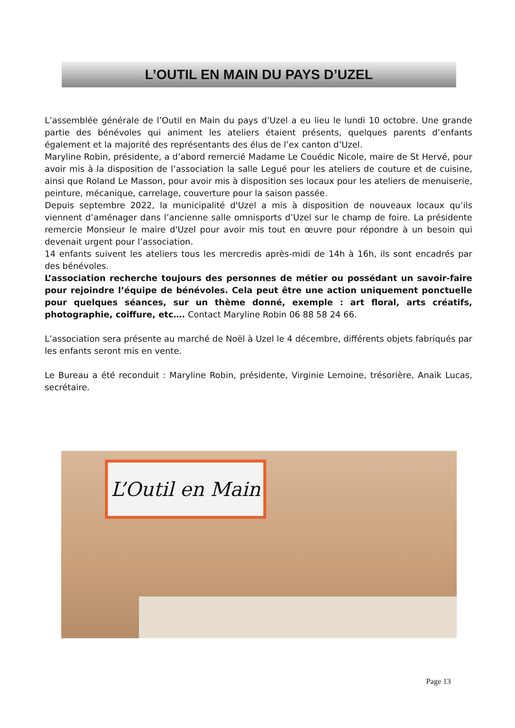L’OUTIL EN MAIN DU PAYS D’UZEL
L’assemblée générale de l’Outil en Main du pays d’Uzel a eu lieu le lundi 10 octobre. Une grande partie des bénévoles qui animent les ateliers étaient présents, quelques parents d’enfants également et la majorité des représentants des élus de l’ex canton d’Uzel.
Maryline Robin, présidente, a d’abord remercié Madame Le Couédic Nicole, maire de St Hervé, pour avoir mis à la disposition de l’association la salle Legué pour les ateliers de couture et de cuisine, ainsi que Roland Le Masson, pour avoir mis à disposition ses locaux pour les ateliers de menuiserie, peinture, mécanique, carrelage, couverture pour la saison passée.
Depuis septembre 2022, la municipalité d'Uzel a mis à disposition de nouveaux locaux qu’ils viennent d’aménager dans l’ancienne salle omnisports d’Uzel sur le champ de foire. La présidente remercie Monsieur le maire d'Uzel pour avoir mis tout en œuvre pour répondre à un besoin qui devenait urgent pour l’association.
14 enfants suivent les ateliers tous les mercredis après-midi de 14h à 16h, ils sont encadrés par des bénévoles.
L’association recherche toujours des personnes de métier ou possédant un savoir-faire pour rejoindre l’équipe de bénévoles. Cela peut être une action uniquement ponctuelle pour quelques séances, sur un thème donné, exemple : art floral, arts créatifs, photographie, coiffure, etc…. Contact Maryline Robin 06 88 58 24 66.
L’association sera présente au marché de Noël à Uzel le 4 décembre, différents objets fabriqués par les enfants seront mis en vente.
Le Bureau a été reconduit : Maryline Robin, présidente, Virginie Lemoine, trésorière, Anaik Lucas, secrétaire.
L’Outil en Main
Page 13